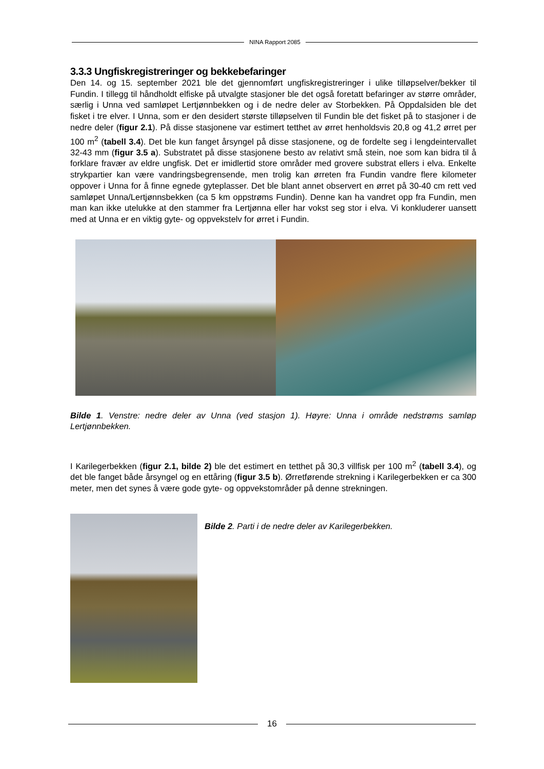NINA Rapport 2085
3.3.3 Ungfiskregistreringer og bekkebefaringer
Den 14. og 15. september 2021 ble det gjennomført ungfiskregistreringer i ulike tilløpselver/bekker til Fundin. I tillegg til håndholdt elfiske på utvalgte stasjoner ble det også foretatt befaringer av større områder, særlig i Unna ved samløpet Lertjønnbekken og i de nedre deler av Storbekken. På Oppdalsiden ble det fisket i tre elver. I Unna, som er den desidert største tilløpselven til Fundin ble det fisket på to stasjoner i de nedre deler (figur 2.1). På disse stasjonene var estimert tetthet av ørret henholdsvis 20,8 og 41,2 ørret per 100 m<sup>2</sup> (tabell 3.4). Det ble kun fanget årsyngel på disse stasjonene, og de fordelte seg i lengdeintervallet 32-43 mm (figur 3.5 a). Substratet på disse stasjonene besto av relativt små stein, noe som kan bidra til å forklare fravær av eldre ungfisk. Det er imidlertid store områder med grovere substrat ellers i elva. Enkelte strykpartier kan være vandringsbegrensende, men trolig kan ørreten fra Fundin vandre flere kilometer oppover i Unna for å finne egnede gyteplasser. Det ble blant annet observert en ørret på 30-40 cm rett ved samløpet Unna/Lertjønnsbekken (ca 5 km oppstrøms Fundin). Denne kan ha vandret opp fra Fundin, men man kan ikke utelukke at den stammer fra Lertjønna eller har vokst seg stor i elva. Vi konkluderer uansett med at Unna er en viktig gyte- og oppvekstelv for ørret i Fundin.
Bilde 1. Venstre: nedre deler av Unna (ved stasjon 1). Høyre: Unna i område nedstrøms samløp Lertjønnbekken.
I Karilegerbekken (figur 2.1, bilde 2) ble det estimert en tetthet på 30,3 villfisk per 100 m<sup>2</sup> (tabell 3.4), og det ble fanget både årsyngel og en ettåring (figur 3.5 b). Ørretførende strekning i Karilegerbekken er ca 300 meter, men det synes å være gode gyte- og oppvekstområder på denne strekningen.
Bilde 2. Parti i de nedre deler av Karilegerbekken.
16